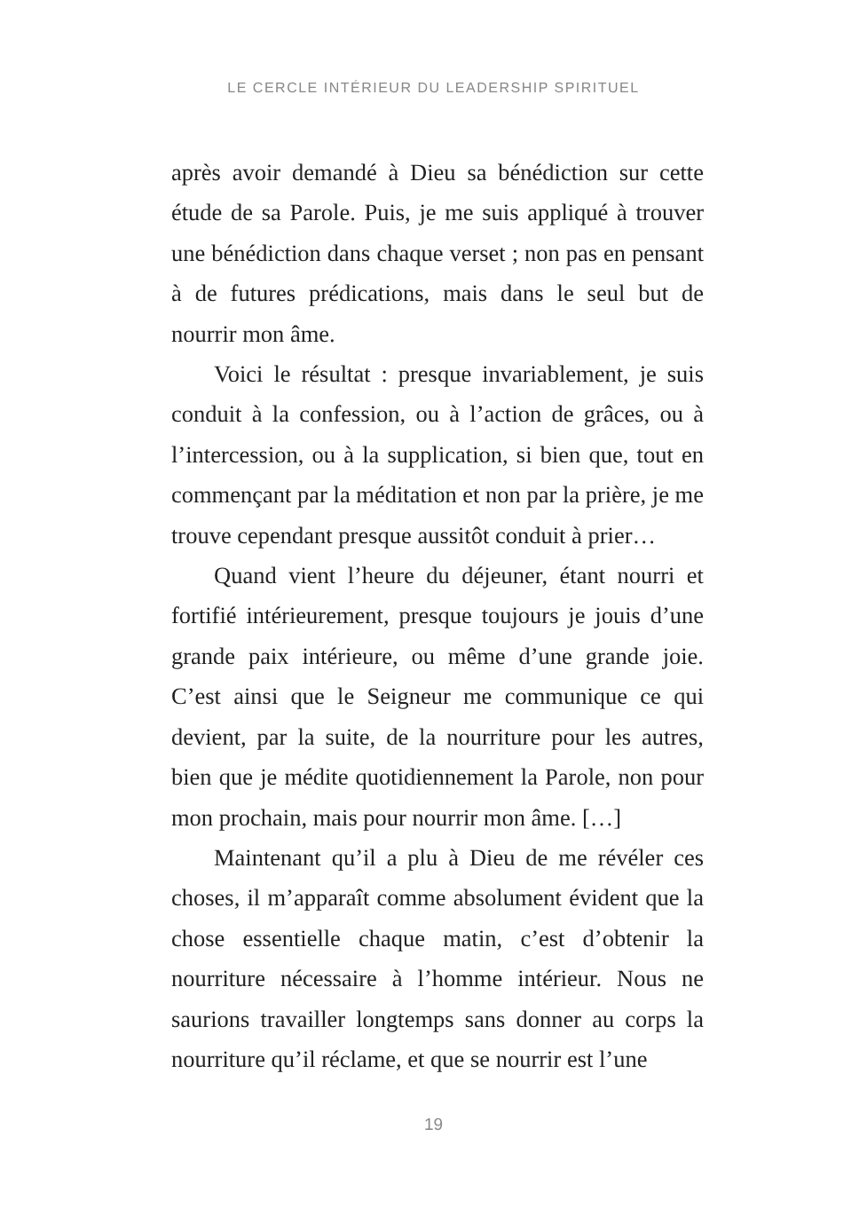LE CERCLE INTÉRIEUR DU LEADERSHIP SPIRITUEL
après avoir demandé à Dieu sa bénédiction sur cette étude de sa Parole. Puis, je me suis appliqué à trouver une bénédiction dans chaque verset ; non pas en pensant à de futures prédications, mais dans le seul but de nourrir mon âme.
Voici le résultat : presque invariablement, je suis conduit à la confession, ou à l’action de grâces, ou à l’intercession, ou à la supplication, si bien que, tout en commençant par la méditation et non par la prière, je me trouve cependant presque aussitôt conduit à prier…
Quand vient l’heure du déjeuner, étant nourri et fortifié intérieurement, presque toujours je jouis d’une grande paix intérieure, ou même d’une grande joie. C’est ainsi que le Seigneur me communique ce qui devient, par la suite, de la nourriture pour les autres, bien que je médite quotidiennement la Parole, non pour mon prochain, mais pour nourrir mon âme. […]
Maintenant qu’il a plu à Dieu de me révéler ces choses, il m’apparaît comme absolument évident que la chose essentielle chaque matin, c’est d’obtenir la nourriture nécessaire à l’homme intérieur. Nous ne saurions travailler longtemps sans donner au corps la nourriture qu’il réclame, et que se nourrir est l’une
19